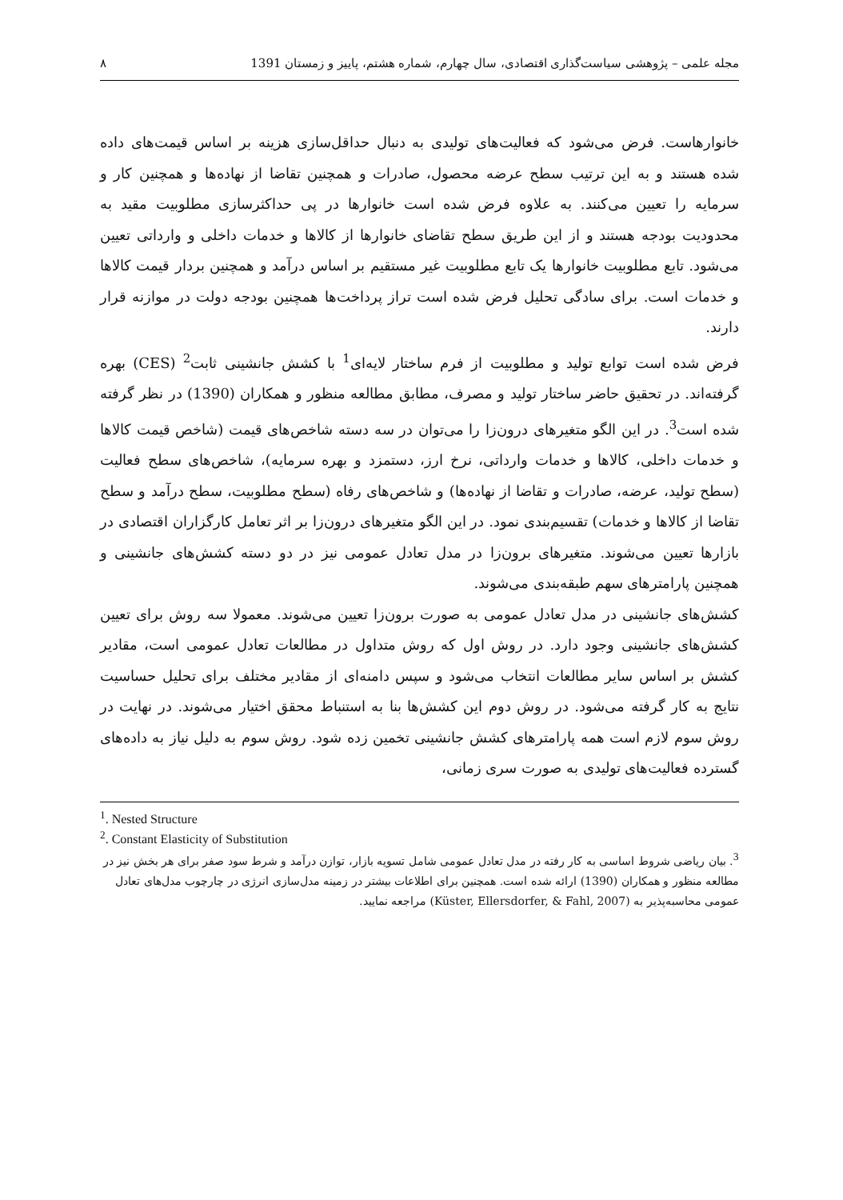مجله علمی – پژوهشی سیاست‌گذاری اقتصادی، سال چهارم، شماره هشتم، پاییز و زمستان 1391 ۸
خانوارهاست. فرض می‌شود که فعالیت‌های تولیدی به دنبال حداقل‌سازی هزینه بر اساس قیمت‌های داده شده هستند و به این ترتیب سطح عرضه محصول، صادرات و همچنین تقاضا از نهاده‌ها و همچنین کار و سرمایه را تعیین می‌کنند. به علاوه فرض شده است خانوارها در پی حداکثرسازی مطلوبیت مقید به محدودیت بودجه هستند و از این طریق سطح تقاضای خانوارها از کالاها و خدمات داخلی و وارداتی تعیین می‌شود. تابع مطلوبیت خانوارها یک تابع مطلوبیت غیر مستقیم بر اساس درآمد و همچنین بردار قیمت کالاها و خدمات است. برای سادگی تحلیل فرض شده است تراز پرداخت‌ها همچنین بودجه دولت در موازنه قرار دارند.
فرض شده است توابع تولید و مطلوبیت از فرم ساختار لایه‌ای<sup>1</sup> با کشش جانشینی ثابت<sup>2</sup> (CES) بهره گرفته‌اند. در تحقیق حاضر ساختار تولید و مصرف، مطابق مطالعه منظور و همکاران (1390) در نظر گرفته شده است<sup>3</sup>. در این الگو متغیرهای درون‌زا را می‌توان در سه دسته شاخص‌های قیمت (شاخص قیمت کالاها و خدمات داخلی، کالاها و خدمات وارداتی، نرخ ارز، دستمزد و بهره سرمایه)، شاخص‌های سطح فعالیت (سطح تولید، عرضه، صادرات و تقاضا از نهاده‌ها) و شاخص‌های رفاه (سطح مطلوبیت، سطح درآمد و سطح تقاضا از کالاها و خدمات) تقسیم‌بندی نمود. در این الگو متغیرهای درون‌زا بر اثر تعامل کارگزاران اقتصادی در بازارها تعیین می‌شوند. متغیرهای برون‌زا در مدل تعادل عمومی نیز در دو دسته کشش‌های جانشینی و همچنین پارامترهای سهم طبقه‌بندی می‌شوند.
کشش‌های جانشینی در مدل تعادل عمومی به صورت برون‌زا تعیین می‌شوند. معمولا سه روش برای تعیین کشش‌های جانشینی وجود دارد. در روش اول که روش متداول در مطالعات تعادل عمومی است، مقادیر کشش بر اساس سایر مطالعات انتخاب می‌شود و سپس دامنه‌ای از مقادیر مختلف برای تحلیل حساسیت نتایج به کار گرفته می‌شود. در روش دوم این کشش‌ها بنا به استنباط محقق اختیار می‌شوند. در نهایت در روش سوم لازم است همه پارامترهای کشش جانشینی تخمین زده شود. روش سوم به دلیل نیاز به داده‌های گسترده فعالیت‌های تولیدی به صورت سری زمانی،
<sup>1</sup>. Nested Structure
<sup>2</sup>. Constant Elasticity of Substitution
<sup>3</sup>. بیان ریاضی شروط اساسی به کار رفته در مدل تعادل عمومی شامل تسویه بازار، توازن درآمد و شرط سود صفر برای هر بخش نیز در مطالعه منظور و همکاران (1390) ارائه شده است. همچنین برای اطلاعات بیشتر در زمینه مدل‌سازی انرژی در چارچوب مدل‌های تعادل عمومی محاسبه‌پذیر به (Küster, Ellersdorfer, & Fahl, 2007) مراجعه نمایید.